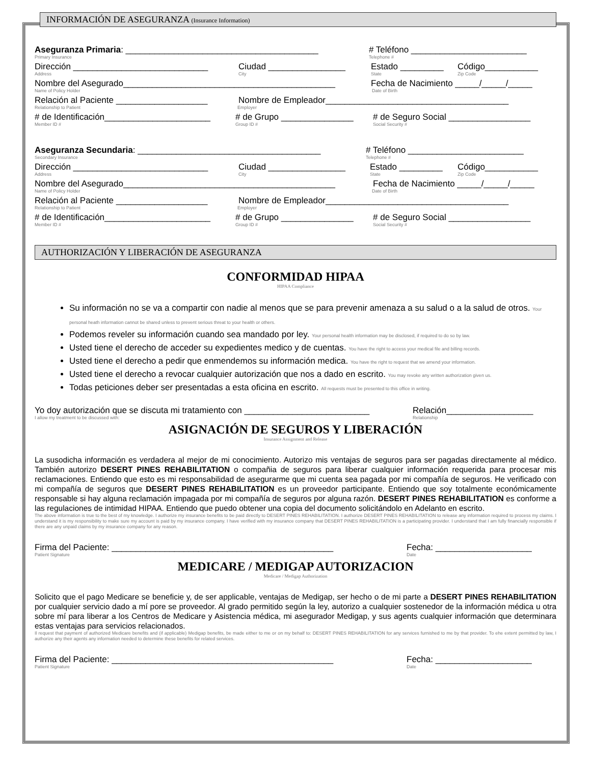INFORMACIÓN DE ASEGURANZA (Insurance Information)
Aseguranza Primaria: ________________________________________ # Teléfono ________________________
Primary Insurance Telephone #
Dirección ____________________________ Ciudad ________________ Estado _________ Código___________
Address City State Zip Code
Nombre del Asegurado____________________________________________ Fecha de Nacimiento _____/_____/_____
Name of Policy Holder Date of Birth
Relación al Paciente ___________________ Nombre de Empleador______________________________________
Relationship to Patient Employer
# de Identificación______________________ # de Grupo _______________ # de Seguro Social _________________
Member ID # Group ID # Social Security #
Aseguranza Secundaria: ______________________________________ # Teléfono ________________________
Secondary Insurance Telephone #
Dirección ____________________________ Ciudad ________________ Estado _________ Código___________
Address City State Zip Code
Nombre del Asegurado____________________________________________ Fecha de Nacimiento _____/_____/_____
Name of Policy Holder Date of Birth
Relación al Paciente ___________________ Nombre de Empleador______________________________________
Relationship to Patient Employer
# de Identificación______________________ # de Grupo _______________ # de Seguro Social _________________
Member ID # Group ID # Social Security #
AUTHORIZACIÓN Y LIBERACIÓN DE ASEGURANZA
CONFORMIDAD HIPAA
HIPAA Compliance
Su información no se va a compartir con nadie al menos que se para prevenir amenaza a su salud o a la salud de otros. Your personal heath information cannot be shared unless to prevent serious threat to your health or others.
Podemos reveler su información cuando sea mandado por ley. Your personal health information may be disclosed, if required to do so by law.
Usted tiene el derecho de acceder su expedientes medico y de cuentas. You have the right to access your medical file and billing records.
Usted tiene el derecho a pedir que enmendemos su información medica. You have the right to request that we amend your information.
Usted tiene el derecho a revocar cualquier autorización que nos a dado en escrito. You may revoke any written authorization given us.
Todas peticiones deber ser presentadas a esta oficina en escrito. All requests must be presented to this office in writing.
Yo doy autorización que se discuta mi tratamiento con __________________________ Relación__________________
I allow my treatment to be discussed with: Relationship
ASIGNACIÓN DE SEGUROS Y LIBERACIÓN
Insurance Assignment and Release
La susodicha información es verdadera al mejor de mi conocimiento. Autorizo mis ventajas de seguros para ser pagadas directamente al médico. También autorizo DESERT PINES REHABILITATION o compañia de seguros para liberar cualquier información requerida para procesar mis reclamaciones. Entiendo que esto es mi responsabilidad de asegurarme que mi cuenta sea pagada por mi compañía de seguros. He verificado con mi compañía de seguros que DESERT PINES REHABILITATION es un proveedor participante. Entiendo que soy totalmente económicamente responsable si hay alguna reclamación impagada por mi compañía de seguros por alguna razón. DESERT PINES REHABILITATION es conforme a las regulaciones de intimidad HIPAA. Entiendo que puedo obtener una copia del documento solicitándolo en Adelanto en escrito.
The above information is true to the best of my knowledge. I authorize my insurance benefits to be paid directly to DESERT PINES REHABILITATION. I authorize DESERT PINES REHABILITATION to release any information required to process my claims. I understand it is my responsibility to make sure my account is paid by my insurance company. I have verified with my insurance company that DESERT PINES REHABILITATION is a participating provider. I understand that I am fully financially responsible if there are any unpaid claims by my insurance company for any reason.
Firma del Paciente: ______________________________________________ Fecha: ____________________
Patient Signature Date
MEDICARE / MEDIGAP AUTORIZACION
Medicare / Medigap Authorization
Solicito que el pago Medicare se beneficie y, de ser applicable, ventajas de Medigap, ser hecho o de mi parte a DESERT PINES REHABILITATION por cualquier servicio dado a mí pore se proveedor. Al grado permitido según la ley, autorizo a cualquier sostenedor de la información médica u otra sobre mí para liberar a los Centros de Medicare y Asistencia médica, mi asegurador Medigap, y sus agents cualquier información que determinara estas ventajas para servicios relacionados.
Il request that payment of authorized Medicare benefits and (if applicable) Medigap benefits, be made either to me or on my behalf to: DESERT PINES REHABILITATION for any services furnished to me by that provider. To ehe extent permitted by law, I authorize any their agents any information needed to determine these benefits for related services.
Firma del Paciente: ______________________________________________ Fecha: ____________________
Patient Signature Date